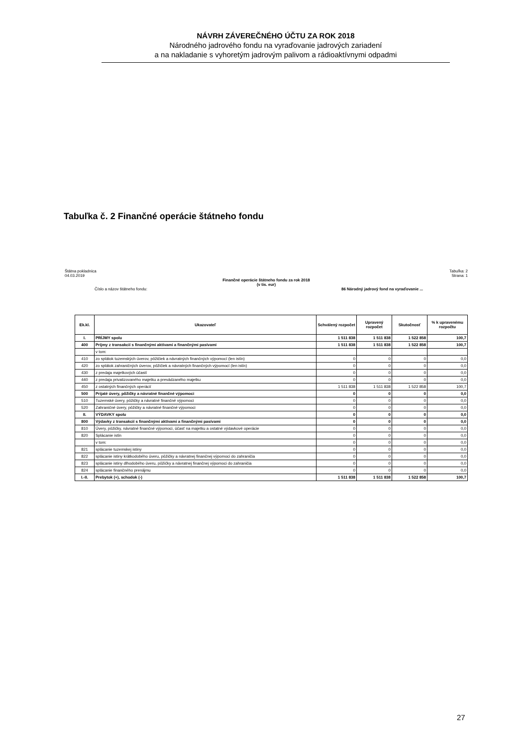NÁVRH ZÁVEREČNÉHO ÚČTU ZA ROK 2018
Národného jadrového fondu na vyraďovanie jadrových zariadení
a na nakladanie s vyhoretým jadrovým palivom a rádioaktívnymi odpadmi
Tabuľka č. 2 Finančné operácie štátneho fondu
Štátna pokladnica
04.03.2019 Tabuľka: 2
Strana: 1
Finančné operácie štátneho fondu za rok 2018
(v tis. eur)
Číslo a názov štátneho fondu: 86 Národný jadrový fond na vyraďovanie ...
| Ek.kl. | Ukazovateľ | Schválený rozpočet | Upravený rozpočet | Skutočnosť | % k upravenému rozpočtu |
| --- | --- | --- | --- | --- | --- |
| I. | PRÍJMY spolu | 1 511 838 | 1 511 838 | 1 522 858 | 100,7 |
| 400 | Príjmy z transakcií s finančnými aktívami a finančnými pasívami | 1 511 838 | 1 511 838 | 1 522 858 | 100,7 |
| | v tom: | | | | |
| 410 | zo splátok tuzemských úverov, pôžičiek a návratných finančných výpomocí (len istín) | 0 | 0 | 0 | 0,0 |
| 420 | zo splátok zahraničných úverov, pôžičiek a návratných finančných výpomocí (len istín) | 0 | 0 | 0 | 0,0 |
| 430 | z predaja majetkových účastí | 0 | 0 | 0 | 0,0 |
| 440 | z predaja privatizovaného majetku a prevádzaného majetku | 0 | 0 | 0 | 0,0 |
| 450 | z ostatných finančných operácií | 1 511 838 | 1 511 838 | 1 522 858 | 100,7 |
| 500 | Prijaté úvery, pôžičky a návratné finančné výpomoci | 0 | 0 | 0 | 0,0 |
| 510 | Tuzemské úvery, pôžičky a návratné finančné výpomoci | 0 | 0 | 0 | 0,0 |
| 520 | Zahraničné úvery, pôžičky a návratné finančné výpomoci | 0 | 0 | 0 | 0,0 |
| II. | VÝDAVKY spolu | 0 | 0 | 0 | 0,0 |
| 800 | Výdavky z transakcií s finančnými aktívami a finančnými pasívami | 0 | 0 | 0 | 0,0 |
| 810 | Úvery, pôžičky, návratné finančné výpomoci, účasť na majetku a ostatné výdavkové operácie | 0 | 0 | 0 | 0,0 |
| 820 | Splácanie istín | 0 | 0 | 0 | 0,0 |
| | v tom: | 0 | 0 | 0 | 0,0 |
| 821 | splácanie tuzemskej istiny | 0 | 0 | 0 | 0,0 |
| 822 | splácanie istiny krátkodobého úveru, pôžičky a návratnej finančnej výpomoci do zahraničia | 0 | 0 | 0 | 0,0 |
| 823 | splácanie istiny dlhodobého úveru, pôžičky a návratnej finančnej výpomoci do zahraničia | 0 | 0 | 0 | 0,0 |
| 824 | splácanie finančného prenájmu | 0 | 0 | 0 | 0,0 |
| I.-II. | Prebytok (+), schodok (-) | 1 511 838 | 1 511 838 | 1 522 858 | 100,7 |
27